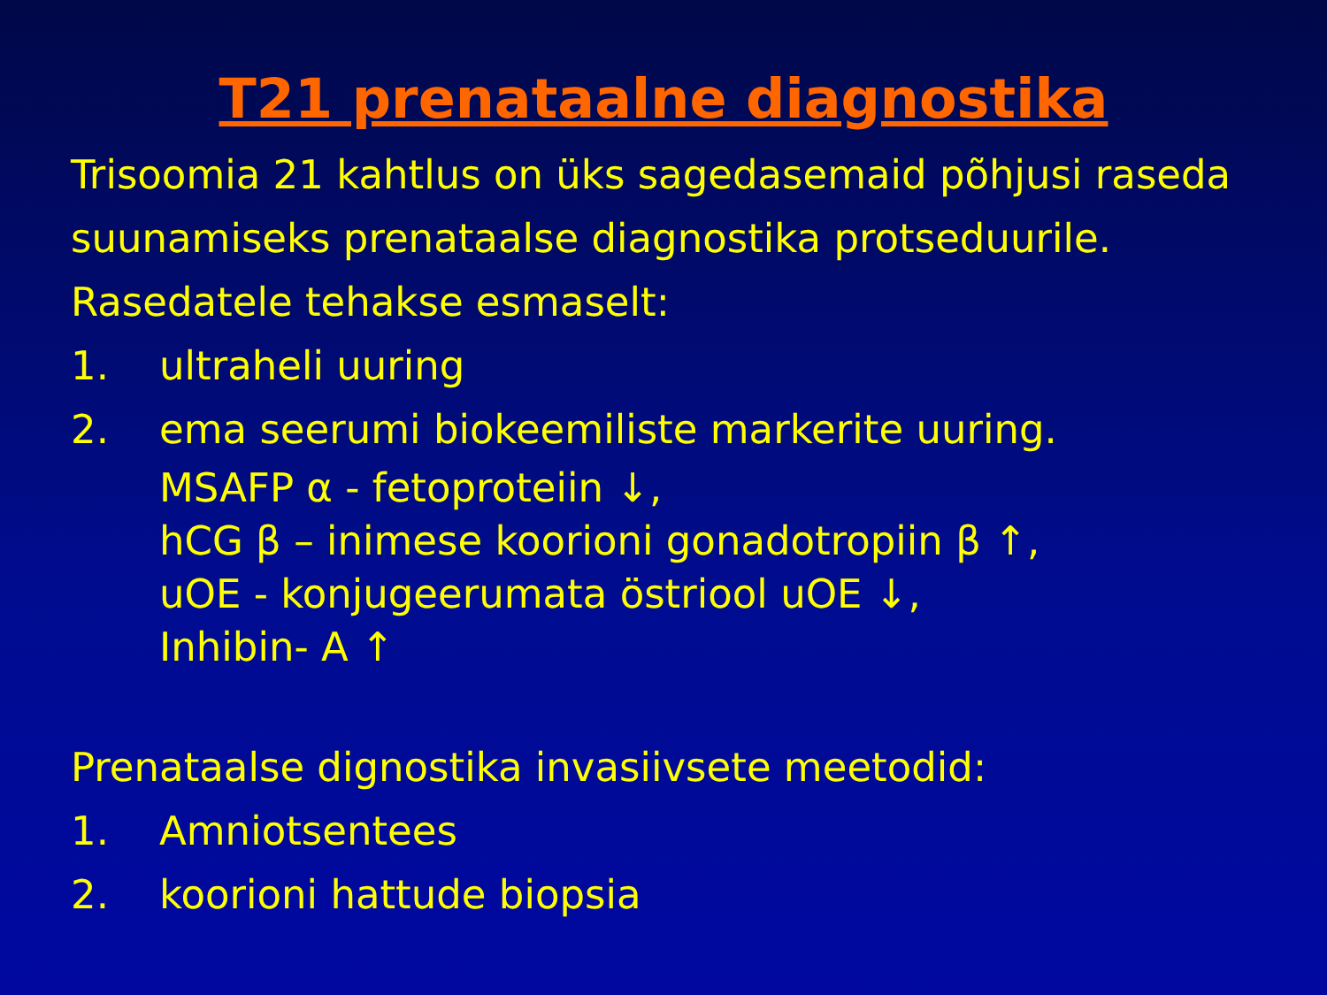T21 prenataalne diagnostika
Trisoomia 21 kahtlus on üks sagedasemaid põhjusi raseda suunamiseks prenataalse diagnostika protseduurile.
Rasedatele tehakse esmaselt:
1. ultraheli uuring
2. ema seerumi biokeemiliste markerite uuring.
MSAFP α - fetoproteiin ↓,
hCG β – inimese koorioni gonadotropiin β ↑,
uOE - konjugeerumata östriool uOE ↓,
Inhibin- A ↑
Prenataalse dignostika invasiivsete meetodid:
1. Amniotsentees
2. koorioni hattude biopsia